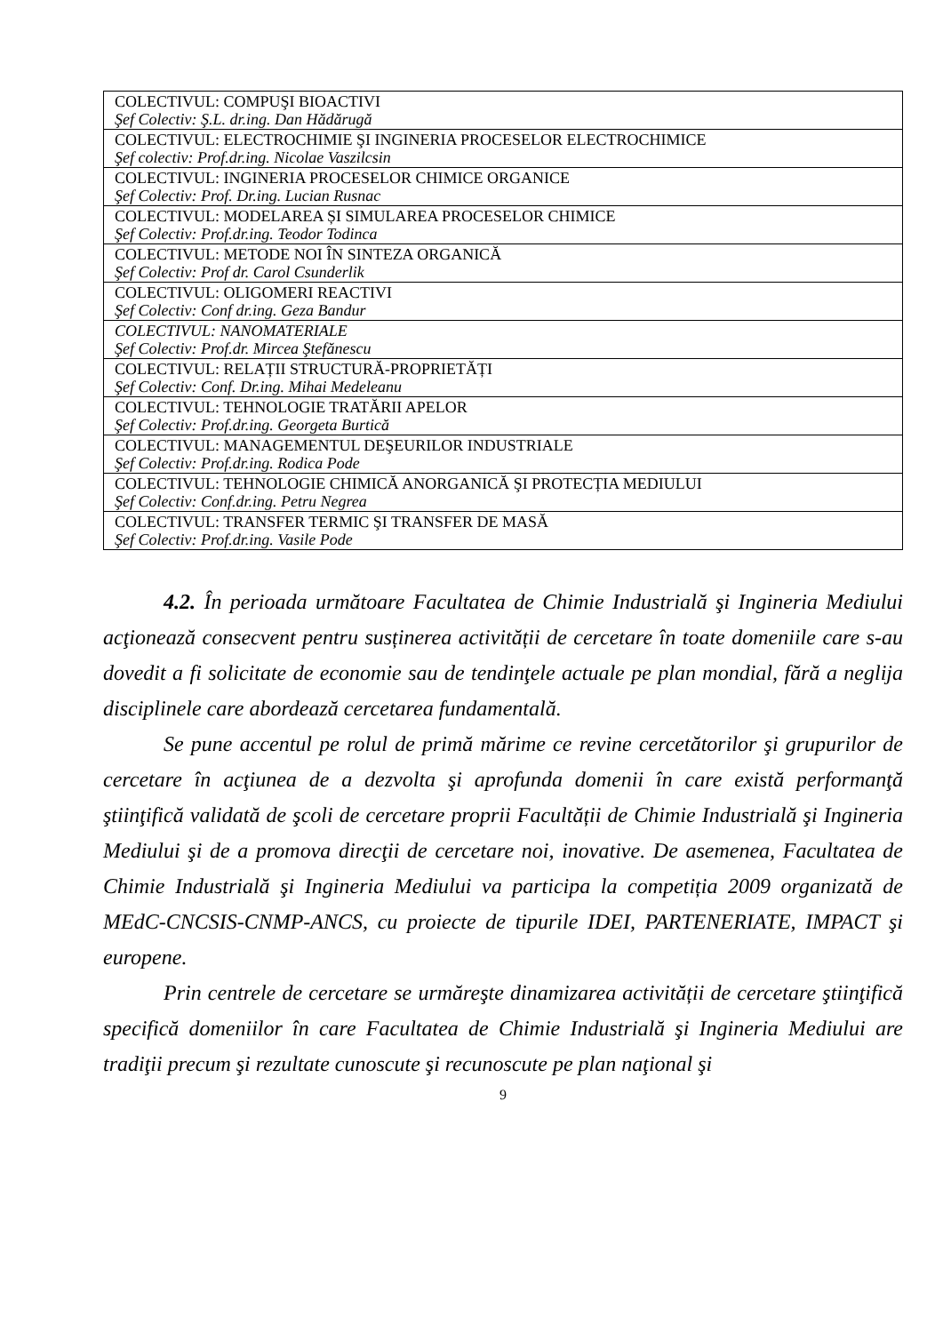| COLECTIVUL: COMPUŞI BIOACTIVI Şef Colectiv: Ş.L. dr.ing. Dan Hădărugă |
| COLECTIVUL: ELECTROCHIMIE ŞI INGINERIA PROCESELOR ELECTROCHIMICE Şef colectiv: Prof.dr.ing. Nicolae Vaszilcsin |
| COLECTIVUL: INGINERIA PROCESELOR CHIMICE ORGANICE Şef Colectiv: Prof. Dr.ing. Lucian Rusnac |
| COLECTIVUL: MODELAREA ȘI SIMULAREA PROCESELOR CHIMICE Şef Colectiv: Prof.dr.ing. Teodor Todinca |
| COLECTIVUL: METODE NOI ÎN SINTEZA ORGANICĂ Şef Colectiv: Prof dr. Carol Csunderlik |
| COLECTIVUL: OLIGOMERI REACTIVI Şef Colectiv: Conf dr.ing. Geza Bandur |
| COLECTIVUL: NANOMATERIALE Şef Colectiv: Prof.dr. Mircea Ştefănescu |
| COLECTIVUL: RELAȚII STRUCTURĂ-PROPRIETĂȚI Şef Colectiv: Conf. Dr.ing. Mihai Medeleanu |
| COLECTIVUL: TEHNOLOGIE TRATĂRII APELOR Şef Colectiv: Prof.dr.ing. Georgeta Burtică |
| COLECTIVUL: MANAGEMENTUL DEŞEURILOR INDUSTRIALE Şef Colectiv: Prof.dr.ing. Rodica Pode |
| COLECTIVUL: TEHNOLOGIE CHIMICĂ ANORGANICĂ ŞI PROTECȚIA MEDIULUI Şef Colectiv: Conf.dr.ing. Petru Negrea |
| COLECTIVUL: TRANSFER TERMIC ŞI TRANSFER DE MASĂ Şef Colectiv: Prof.dr.ing. Vasile Pode |
4.2. În perioada următoare Facultatea de Chimie Industrială şi Ingineria Mediului acţionează consecvent pentru susținerea activității de cercetare în toate domeniile care s-au dovedit a fi solicitate de economie sau de tendinţele actuale pe plan mondial, fără a neglija disciplinele care abordează cercetarea fundamentală.
Se pune accentul pe rolul de primă mărime ce revine cercetătorilor şi grupurilor de cercetare în acţiunea de a dezvolta şi aprofunda domenii în care există performanţă ştiinţifică validată de şcoli de cercetare proprii Facultății de Chimie Industrială şi Ingineria Mediului şi de a promova direcţii de cercetare noi, inovative. De asemenea, Facultatea de Chimie Industrială şi Ingineria Mediului va participa la competiția 2009 organizată de MEdC-CNCSIS-CNMP-ANCS, cu proiecte de tipurile IDEI, PARTENERIATE, IMPACT şi europene.
Prin centrele de cercetare se urmăreşte dinamizarea activității de cercetare ştiinţifică specifică domeniilor în care Facultatea de Chimie Industrială şi Ingineria Mediului are tradiţii precum şi rezultate cunoscute şi recunoscute pe plan naţional şi
9